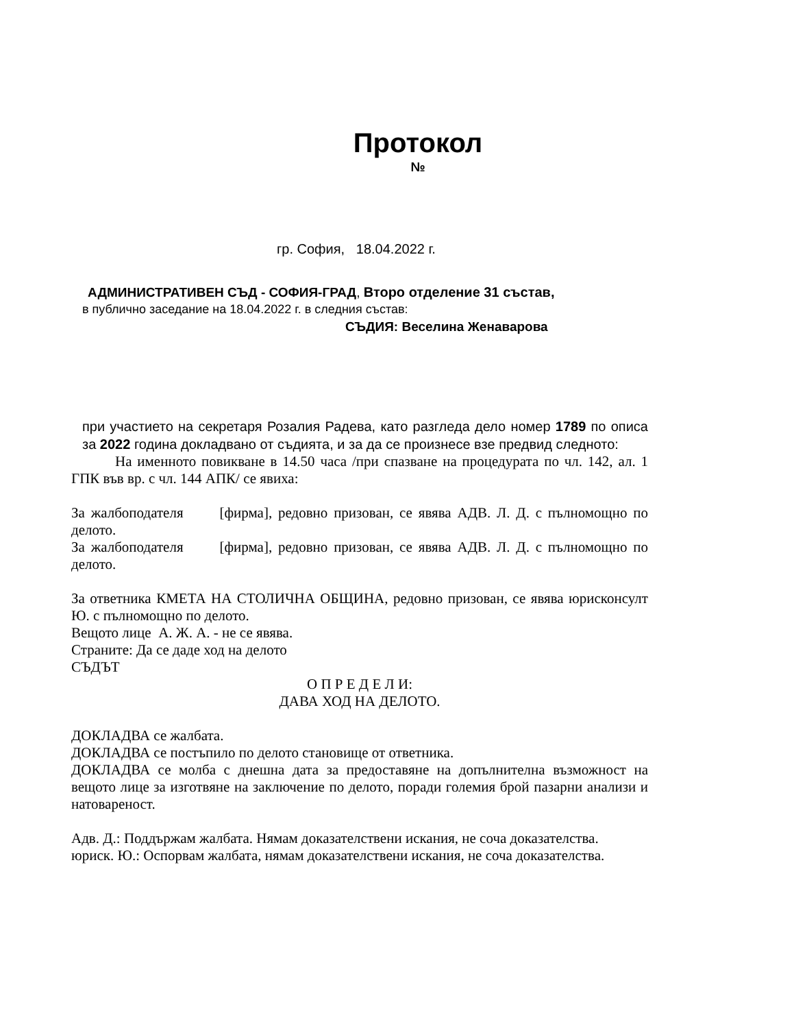Протокол
№
гр. София, 18.04.2022 г.
АДМИНИСТРАТИВЕН СЪД - СОФИЯ-ГРАД, Второ отделение 31 състав,
в публично заседание на 18.04.2022 г. в следния състав:
СЪДИЯ: Веселина Женаварова
при участието на секретаря Розалия Радева, като разгледа дело номер 1789 по описа за 2022 година докладвано от съдията, и за да се произнесе взе предвид следното:
На именното повикване в 14.50 часа /при спазване на процедурата по чл. 142, ал. 1 ГПК във вр. с чл. 144 АПК/ се явиха:
За жалбоподателя [фирма], редовно призован, се явява АДВ. Л. Д. с пълномощно по делото.
За жалбоподателя [фирма], редовно призован, се явява АДВ. Л. Д. с пълномощно по делото.
За ответника КМЕТА НА СТОЛИЧНА ОБЩИНА, редовно призован, се явява юрисконсулт Ю. с пълномощно по делото.
Вещото лице А. Ж. А. - не се явява.
Страните: Да се даде ход на делото
СЪДЪТ
О П Р Е Д Е Л И:
ДАВА ХОД НА ДЕЛОТО.
ДОКЛАДВА се жалбата.
ДОКЛАДВА се постъпило по делото становище от ответника.
ДОКЛАДВА се молба с днешна дата за предоставяне на допълнителна възможност на вещото лице за изготвяне на заключение по делото, поради големия брой пазарни анализи и натовареност.
Адв. Д.: Поддържам жалбата. Нямам доказателствени искания, не соча доказателства.
юриск. Ю.: Оспорвам жалбата, нямам доказателствени искания, не соча доказателства.